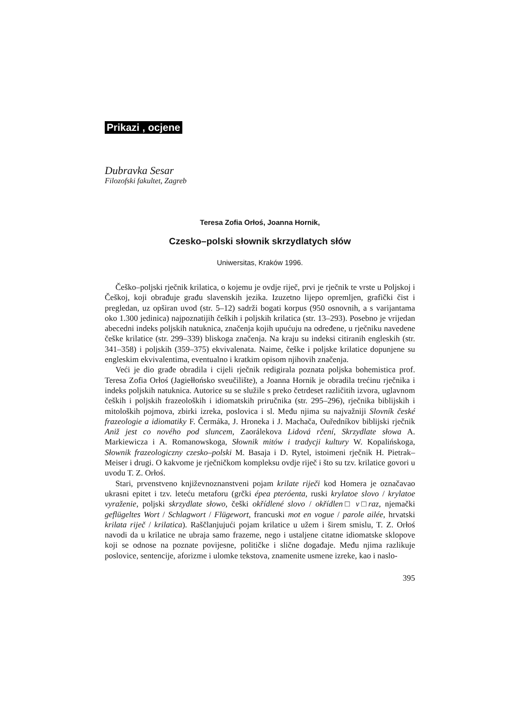Prikazi , ocjene
Dubravka Sesar
Filozofski fakultet, Zagreb
Teresa Zofia Orłoś, Joanna Hornik,
Czesko–polski słownik skrzydlatych słów
Uniwersitas, Kraków 1996.
Češko–poljski rječnik krilatica, o kojemu je ovdje riječ, prvi je rječnik te vrste u Poljskoj i Češkoj, koji obrađuje građu slavenskih jezika. Izuzetno lijepo opremljen, grafički čist i pregledan, uz opširan uvod (str. 5–12) sadrži bogati korpus (950 osnovnih, a s varijantama oko 1.300 jedinica) najpoznatijih čeških i poljskih krilatica (str. 13–293). Posebno je vrijedan abecedni indeks poljskih natuknica, značenja kojih upućuju na određene, u rječniku navedene češke krilatice (str. 299–339) bliskoga značenja. Na kraju su indeksi citiranih engleskih (str. 341–358) i poljskih (359–375) ekvivalenata. Naime, češke i poljske krilatice dopunjene su engleskim ekvivalentima, eventualno i kratkim opisom njihovih značenja.
Veći je dio građe obradila i cijeli rječnik redigirala poznata poljska bohemistica prof. Teresa Zofia Orłoś (Jagiełłońsko sveučilište), a Joanna Hornik je obradila trećinu rječnika i indeks poljskih natuknica. Autorice su se služile s preko četrdeset različitih izvora, uglavnom čeških i poljskih frazeoloških i idiomatskih priručnika (str. 295–296), rječnika biblijskih i mitoloških pojmova, zbirki izreka, poslovica i sl. Među njima su najvažniji Slovník české frazeologie a idiomatiky F. Čermáka, J. Hroneka i J. Machača, Ouředníkov biblijski rječnik Aniž jest co nového pod sluncem, Zaorálekova Lidová rčení, Skrzydlate słowa A. Markiewicza i A. Romanowskoga, Słownik mitów i tradycji kultury W. Kopalińskoga, Słownik frazeologiczny czesko–polski M. Basaja i D. Rytel, istoimeni rječnik H. Pietrak–Meiser i drugi. O kakvome je rječničkom kompleksu ovdje riječ i što su tzv. krilatice govori u uvodu T. Z. Orłoś.
Stari, prvenstveno književnoznanstveni pojam krilate riječi kod Homera je označavao ukrasni epitet i tzv. leteću metaforu (grčki épea pteróenta, ruski krylatoe slovo / krylatoe vyraženie, poljski skrzydlate słowo, češki okřídlené slovo / okřídlen□ v□raz, njemački geflügeltes Wort / Schlagwort / Flügewort, francuski mot en vogue / parole ailée, hrvatski krilata riječ / krilatica). Raščlanjujući pojam krilatice u užem i širem smislu, T. Z. Orłoś navodi da u krilatice ne ubraja samo frazeme, nego i ustaljene citatne idiomatske sklopove koji se odnose na poznate povijesne, političke i slične događaje. Među njima razlikuje poslovice, sentencije, aforizme i ulomke tekstova, znamenite usmene izreke, kao i naslo-
395